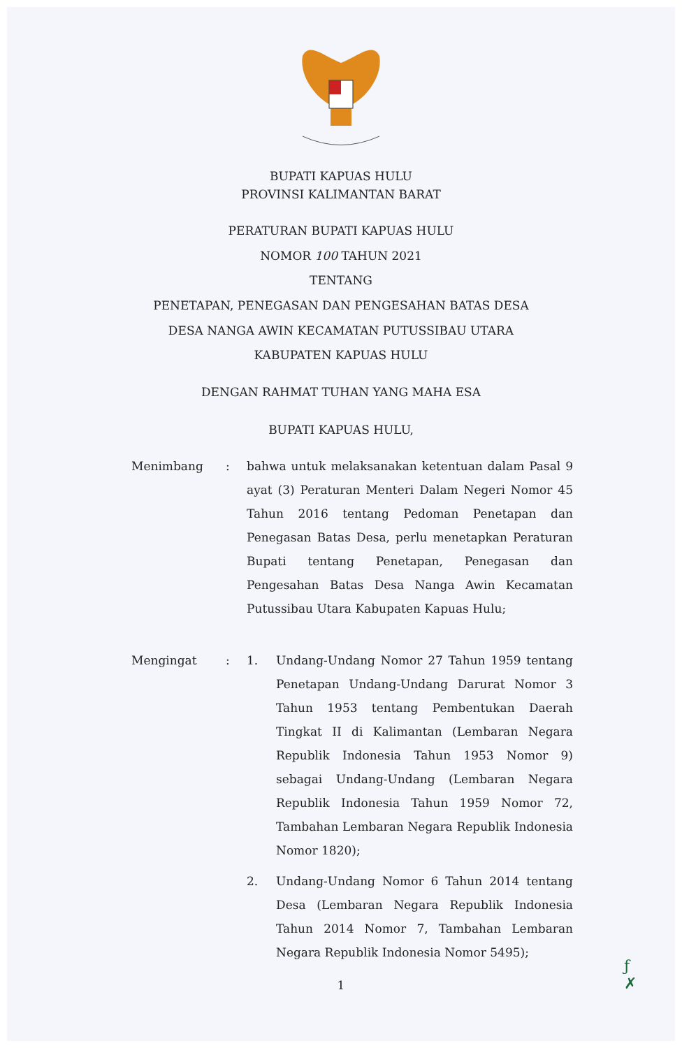BUPATI KAPUAS HULU
PROVINSI KALIMANTAN BARAT
PERATURAN BUPATI KAPUAS HULU
NOMOR 100 TAHUN 2021
TENTANG
PENETAPAN, PENEGASAN DAN PENGESAHAN BATAS DESA
DESA NANGA AWIN KECAMATAN PUTUSSIBAU UTARA
KABUPATEN KAPUAS HULU
DENGAN RAHMAT TUHAN YANG MAHA ESA
BUPATI KAPUAS HULU,
Menimbang : bahwa untuk melaksanakan ketentuan dalam Pasal 9 ayat (3) Peraturan Menteri Dalam Negeri Nomor 45 Tahun 2016 tentang Pedoman Penetapan dan Penegasan Batas Desa, perlu menetapkan Peraturan Bupati tentang Penetapan, Penegasan dan Pengesahan Batas Desa Nanga Awin Kecamatan Putussibau Utara Kabupaten Kapuas Hulu;
Mengingat : 1. Undang-Undang Nomor 27 Tahun 1959 tentang Penetapan Undang-Undang Darurat Nomor 3 Tahun 1953 tentang Pembentukan Daerah Tingkat II di Kalimantan (Lembaran Negara Republik Indonesia Tahun 1953 Nomor 9) sebagai Undang-Undang (Lembaran Negara Republik Indonesia Tahun 1959 Nomor 72, Tambahan Lembaran Negara Republik Indonesia Nomor 1820);
2. Undang-Undang Nomor 6 Tahun 2014 tentang Desa (Lembaran Negara Republik Indonesia Tahun 2014 Nomor 7, Tambahan Lembaran Negara Republik Indonesia Nomor 5495);
1
ƒ
✗